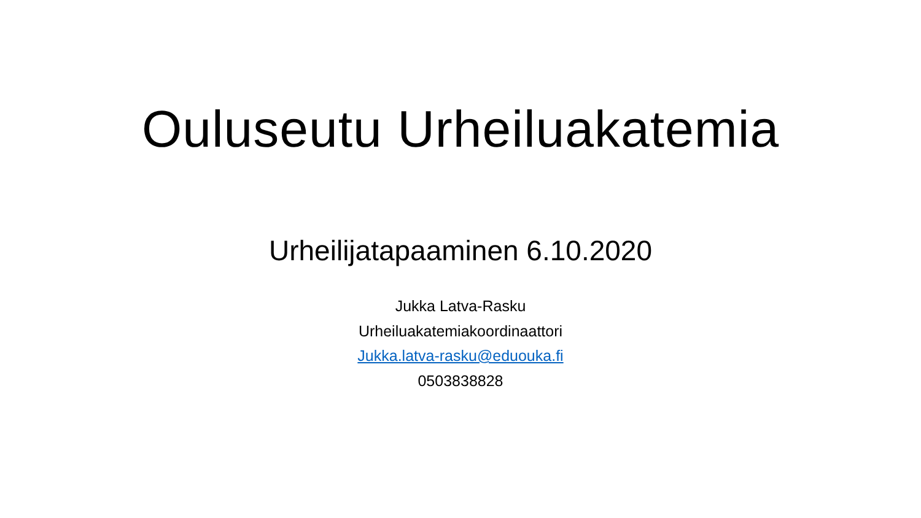Ouluseutu Urheiluakatemia
Urheilijatapaaminen 6.10.2020
Jukka Latva-Rasku
Urheiluakatemiakoordinaattori
Jukka.latva-rasku@eduouka.fi
0503838828